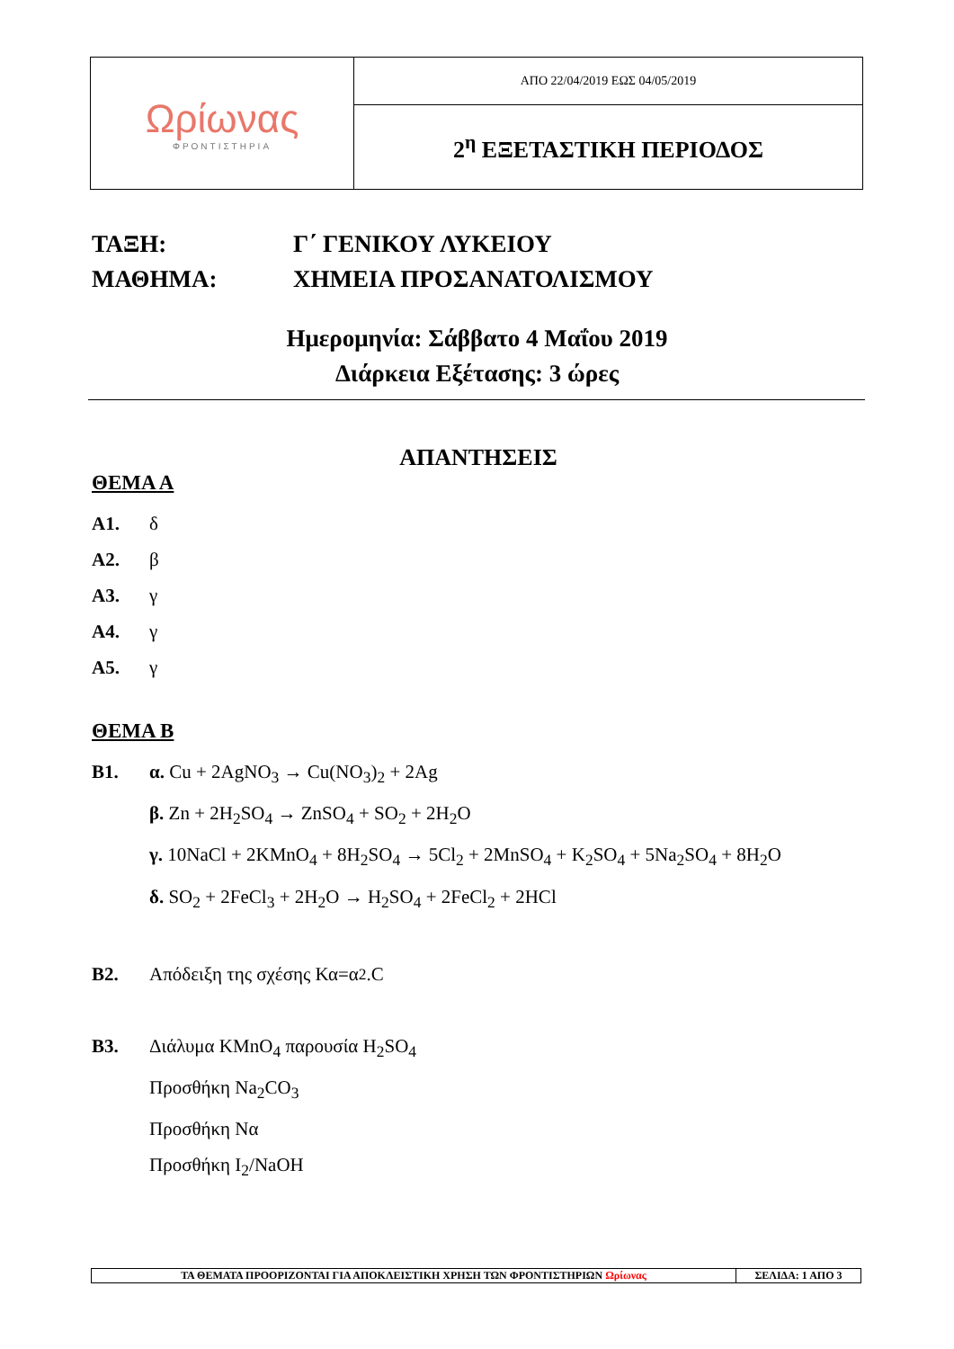| Ωρίωνας ΦΡΟΝΤΙΣΤΗΡΙΑ | ΑΠΟ 22/04/2019 ΕΩΣ 04/05/2019 |
| | 2<sup>η</sup> ΕΞΕΤΑΣΤΙΚΗ ΠΕΡΙΟΔΟΣ |
ΤΑΞΗ: Γ΄ ΓΕΝΙΚΟΥ ΛΥΚΕΙΟΥ
ΜΑΘΗΜΑ: ΧΗΜΕΙΑ ΠΡΟΣΑΝΑΤΟΛΙΣΜΟΥ
Ημερομηνία: Σάββατο 4 Μαΐου 2019
Διάρκεια Εξέτασης: 3 ώρες
ΑΠΑΝΤΗΣΕΙΣ
ΘΕΜΑ Α
Α1. δ
Α2. β
Α3. γ
Α4. γ
Α5. γ
ΘΕΜΑ Β
Β1. α. Cu + 2AgNO<sub>3</sub> → Cu(NO<sub>3</sub>)<sub>2</sub> + 2Ag
β. Zn + 2H<sub>2</sub>SO<sub>4</sub> → ZnSO<sub>4</sub> + SO<sub>2</sub> + 2H<sub>2</sub>O
γ. 10NaCl + 2KMnO<sub>4</sub> + 8H<sub>2</sub>SO<sub>4</sub> → 5Cl<sub>2</sub> + 2MnSO<sub>4</sub> + K<sub>2</sub>SO<sub>4</sub> + 5Na<sub>2</sub>SO<sub>4</sub> + 8H<sub>2</sub>O
δ. SO<sub>2</sub> + 2FeCl<sub>3</sub> + 2H<sub>2</sub>O → H<sub>2</sub>SO<sub>4</sub> + 2FeCl<sub>2</sub> + 2HCl
Β2. Απόδειξη της σχέσης Κα=α<sup>2</sup>.C
Β3. Διάλυμα KMnO<sub>4</sub> παρουσία H<sub>2</sub>SO<sub>4</sub>
Προσθήκη Na<sub>2</sub>CO<sub>3</sub>
Προσθήκη Να
Προσθήκη I<sub>2</sub>/NaOH
| ΤΑ ΘΕΜΑΤΑ ΠΡΟΟΡΙΖΟΝΤΑΙ ΓΙΑ ΑΠΟΚΛΕΙΣΤΙΚΗ ΧΡΗΣΗ ΤΩΝ ΦΡΟΝΤΙΣΤΗΡΙΩΝ Ωρίωνας | ΣΕΛΙΔΑ: 1 ΑΠΟ 3 |